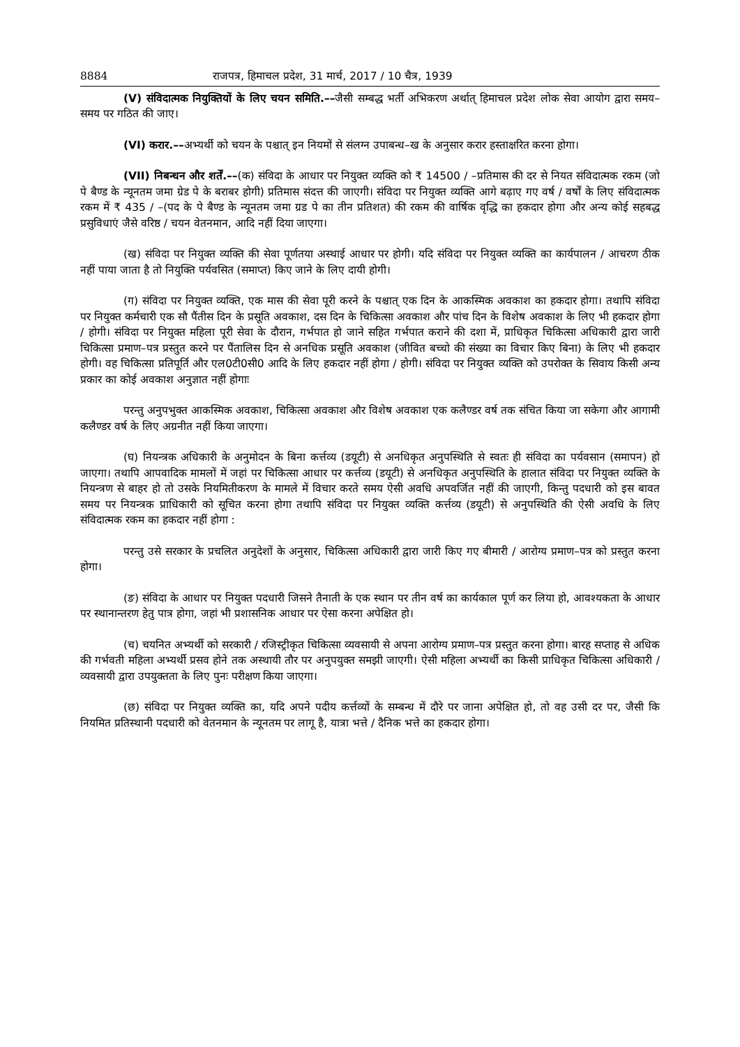8884 राजपत्र, हिमाचल प्रदेश, 31 मार्च, 2017 / 10 चैत्र, 1939
(V) संविदात्मक नियुक्तियों के लिए चयन समिति.––जैसी सम्बद्ध भर्ती अभिकरण अर्थात् हिमाचल प्रदेश लोक सेवा आयोग द्वारा समय–समय पर गठित की जाए।
(VI) करार.––अभ्यर्थी को चयन के पश्चात् इन नियमों से संलग्न उपाबन्ध–ख के अनुसार करार हस्ताक्षरित करना होगा।
(VII) निबन्धन और शर्तें.––(क) संविदा के आधार पर नियुक्त व्यक्ति को ₹ 14500 / –प्रतिमास की दर से नियत संविदात्मक रकम (जो पे बैण्ड के न्यूनतम जमा ग्रेड पे के बराबर होगी) प्रतिमास संदत्त की जाएगी। संविदा पर नियुक्त व्यक्ति आगे बढ़ाए गए वर्ष / वर्षों के लिए संविदात्मक रकम में ₹ 435 / –(पद के पे बैण्ड के न्यूनतम जमा ग्रड पे का तीन प्रतिशत) की रकम की वार्षिक वृद्धि का हकदार होगा और अन्य कोई सहबद्ध प्रसुविधाएं जैसे वरिष्ठ / चयन वेतनमान, आदि नहीं दिया जाएगा।
(ख) संविदा पर नियुक्त व्यक्ति की सेवा पूर्णतया अस्थाई आधार पर होगी। यदि संविदा पर नियुक्त व्यक्ति का कार्यपालन / आचरण ठीक नहीं पाया जाता है तो नियुक्ति पर्यवसित (समाप्त) किए जाने के लिए दायी होगी।
(ग) संविदा पर नियुक्त व्यक्ति, एक मास की सेवा पूरी करने के पश्चात् एक दिन के आकस्मिक अवकाश का हकदार होगा। तथापि संविदा पर नियुक्त कर्मचारी एक सौ पैंतीस दिन के प्रसूति अवकाश, दस दिन के चिकित्सा अवकाश और पांच दिन के विशेष अवकाश के लिए भी हकदार होगा / होगी। संविदा पर नियुक्त महिला पूरी सेवा के दौरान, गर्भपात हो जाने सहित गर्भपात कराने की दशा में, प्राधिकृत चिकित्सा अधिकारी द्वारा जारी चिकित्सा प्रमाण–पत्र प्रस्तुत करने पर पैंतालिस दिन से अनधिक प्रसूति अवकाश (जीवित बच्चो की संख्या का विचार किए बिना) के लिए भी हकदार होगी। वह चिकित्सा प्रतिपूर्ति और एल0टी0सी0 आदि के लिए हकदार नहीं होगा / होगी। संविदा पर नियुक्त व्यक्ति को उपरोक्त के सिवाय किसी अन्य प्रकार का कोई अवकाश अनुज्ञात नहीं होगाः
परन्तु अनुपभुक्त आकस्मिक अवकाश, चिकित्सा अवकाश और विशेष अवकाश एक कलैण्डर वर्ष तक संचित किया जा सकेगा और आगामी कलैण्डर वर्ष के लिए अग्रनीत नहीं किया जाएगा।
(घ) नियन्त्रक अधिकारी के अनुमोदन के बिना कर्त्तव्य (डयूटी) से अनधिकृत अनुपस्थिति से स्वतः ही संविदा का पर्यवसान (समापन) हो जाएगा। तथापि आपवादिक मामलों में जहां पर चिकित्सा आधार पर कर्त्तव्य (डयूटी) से अनधिकृत अनुपस्थिति के हालात संविदा पर नियुक्त व्यक्ति के नियन्त्रण से बाहर हो तो उसके नियमितीकरण के मामले में विचार करते समय ऐसी अवधि अपवर्जित नहीं की जाएगी, किन्तु पदधारी को इस बावत समय पर नियन्त्रक प्राधिकारी को सूचित करना होगा तथापि संविदा पर नियुक्त व्यक्ति कर्त्तव्य (डयूटी) से अनुपस्थिति की ऐसी अवधि के लिए संविदात्मक रकम का हकदार नहीं होगा :
परन्तु उसे सरकार के प्रचलित अनुदेशों के अनुसार, चिकित्सा अधिकारी द्वारा जारी किए गए बीमारी / आरोग्य प्रमाण–पत्र को प्रस्तुत करना होगा।
(ङ) संविदा के आधार पर नियुक्त पदधारी जिसने तैनाती के एक स्थान पर तीन वर्ष का कार्यकाल पूर्ण कर लिया हो, आवश्यकता के आधार पर स्थानान्तरण हेतु पात्र होगा, जहां भी प्रशासनिक आधार पर ऐसा करना अपेक्षित हो।
(च) चयनित अभ्यर्थी को सरकारी / रजिस्ट्रीकृत चिकित्सा व्यवसायी से अपना आरोग्य प्रमाण–पत्र प्रस्तुत करना होगा। बारह सप्ताह से अधिक की गर्भवती महिला अभ्यर्थी प्रसव होने तक अस्थायी तौर पर अनुपयुक्त समझी जाएगी। ऐसी महिला अभ्यर्थी का किसी प्राधिकृत चिकित्सा अधिकारी / व्यवसायी द्वारा उपयुक्तता के लिए पुनः परीक्षण किया जाएगा।
(छ) संविदा पर नियुक्त व्यक्ति का, यदि अपने पदीय कर्त्तव्यों के सम्बन्ध में दौरे पर जाना अपेक्षित हो, तो वह उसी दर पर, जैसी कि नियमित प्रतिस्थानी पदधारी को वेतनमान के न्यूनतम पर लागू है, यात्रा भत्ते / दैनिक भत्ते का हकदार होगा।